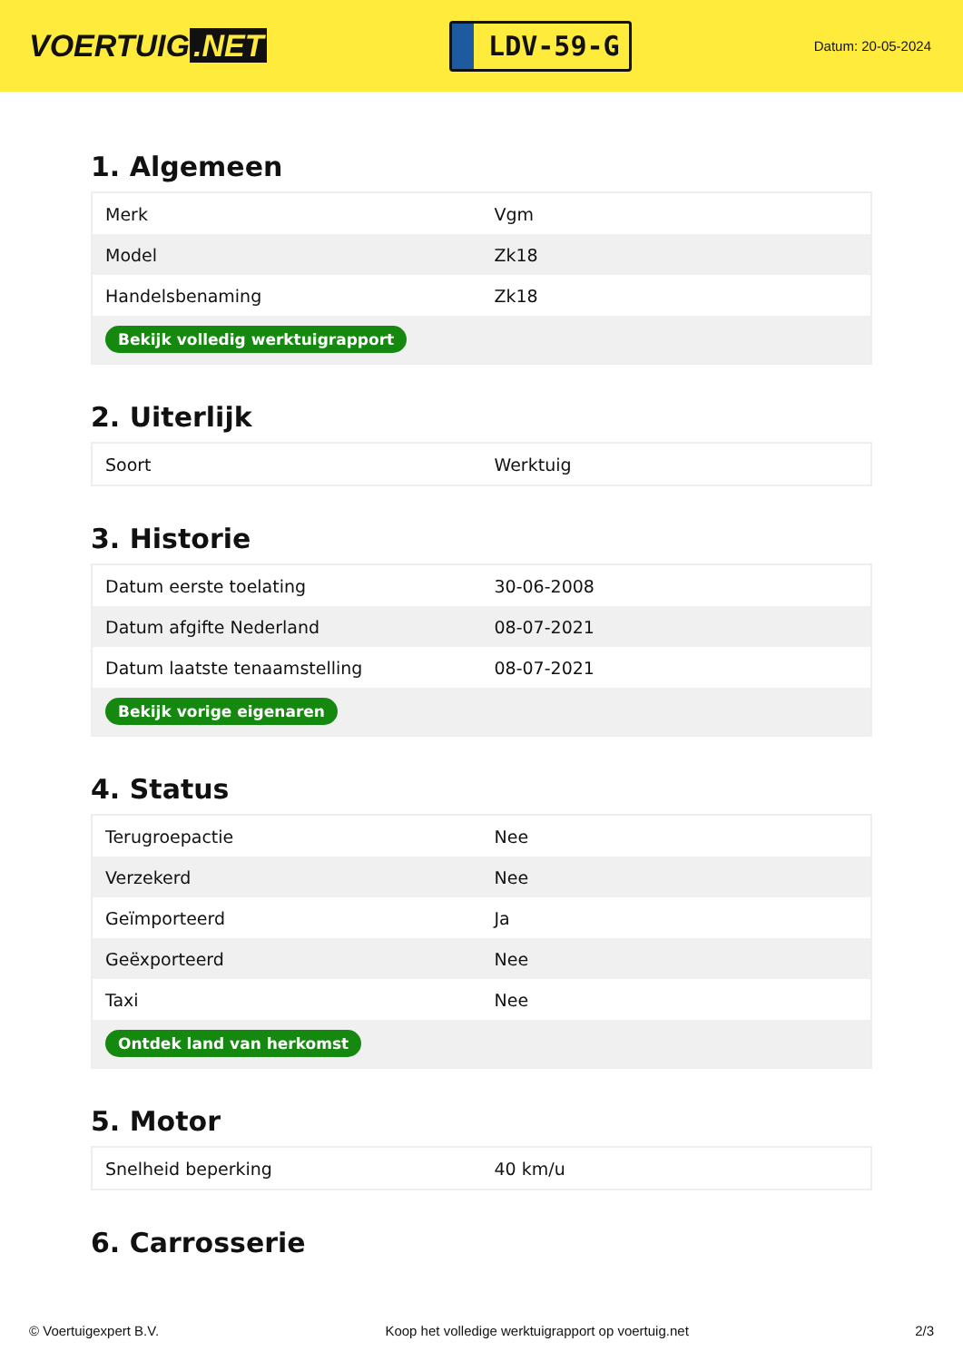VOERTUIG.NET
LDV-59-G
Datum: 20-05-2024
1. Algemeen
| Merk | Vgm |
| Model | Zk18 |
| Handelsbenaming | Zk18 |
| Bekijk volledig werktuigrapport | |
2. Uiterlijk
| Soort | Werktuig |
3. Historie
| Datum eerste toelating | 30-06-2008 |
| Datum afgifte Nederland | 08-07-2021 |
| Datum laatste tenaamstelling | 08-07-2021 |
| Bekijk vorige eigenaren | |
4. Status
| Terugroepactie | Nee |
| Verzekerd | Nee |
| Geïmporteerd | Ja |
| Geëxporteerd | Nee |
| Taxi | Nee |
| Ontdek land van herkomst | |
5. Motor
| Snelheid beperking | 40 km/u |
6. Carrosserie
© Voertuigexpert B.V. Koop het volledige werktuigrapport op voertuig.net 2/3